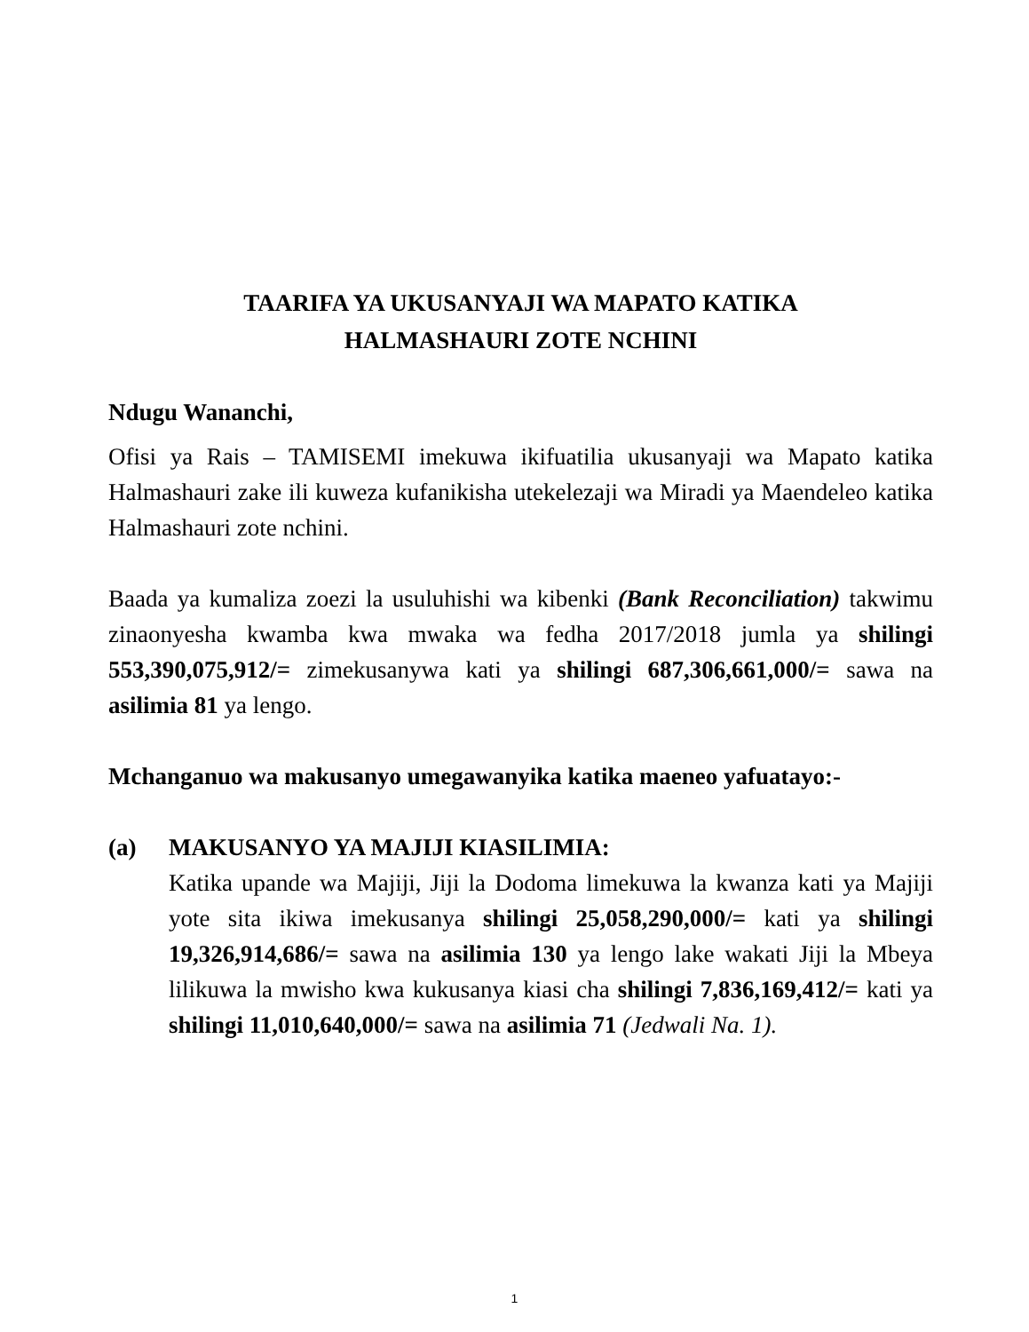TAARIFA YA UKUSANYAJI WA MAPATO KATIKA
HALMASHAURI ZOTE NCHINI
Ndugu Wananchi,
Ofisi ya Rais – TAMISEMI imekuwa ikifuatilia ukusanyaji wa Mapato katika Halmashauri zake ili kuweza kufanikisha utekelezaji wa Miradi ya Maendeleo katika Halmashauri zote nchini.
Baada ya kumaliza zoezi la usuluhishi wa kibenki (Bank Reconciliation) takwimu zinaonyesha kwamba kwa mwaka wa fedha 2017/2018 jumla ya shilingi 553,390,075,912/= zimekusanywa kati ya shilingi 687,306,661,000/= sawa na asilimia 81 ya lengo.
Mchanganuo wa makusanyo umegawanyika katika maeneo yafuatayo:-
(a) MAKUSANYO YA MAJIJI KIASILIMIA:
Katika upande wa Majiji, Jiji la Dodoma limekuwa la kwanza kati ya Majiji yote sita ikiwa imekusanya shilingi 25,058,290,000/= kati ya shilingi 19,326,914,686/= sawa na asilimia 130 ya lengo lake wakati Jiji la Mbeya lilikuwa la mwisho kwa kukusanya kiasi cha shilingi 7,836,169,412/= kati ya shilingi 11,010,640,000/= sawa na asilimia 71 (Jedwali Na. 1).
1